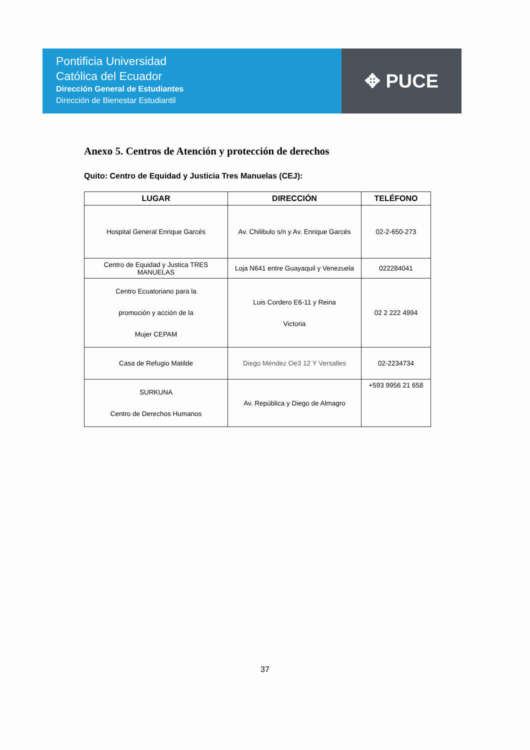Pontificia Universidad
Católica del Ecuador
Dirección General de Estudiantes
Dirección de Bienestar Estudiantil
✥ PUCE
Anexo 5. Centros de Atención y protección de derechos
Quito: Centro de Equidad y Justicia Tres Manuelas (CEJ):
| LUGAR | DIRECCIÓN | TELÉFONO |
| --- | --- | --- |
| Hospital General Enrique Garcés | Av. Chilibulo s/n y Av. Enrique Garcés | 02-2-650-273 |
| Centro de Equidad y Justica TRES MANUELAS | Loja N641 entre Guayaquil y Venezuela | 022284041 |
| Centro Ecuatoriano para la promoción y acción de la Mujer CEPAM | Luis Cordero E6-11 y Reina Victoria | 02 2 222 4994 |
| Casa de Refugio Matilde | Diego Méndez Oe3 12 Y Versalles | 02-2234734 |
| SURKUNA Centro de Derechos Humanos | Av. República y Diego de Almagro | +593 9956 21 658 |
37